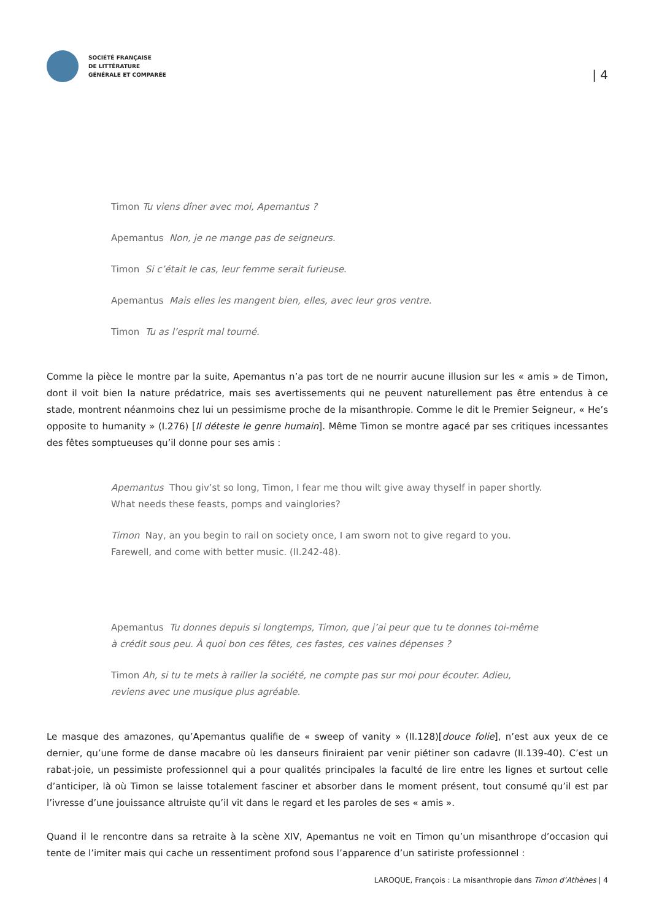SOCIÉTÉ FRANÇAISE
DE LITTÉRATURE
GÉNÉRALE ET COMPARÉE
| 4
Timon Tu viens dîner avec moi, Apemantus ?
Apemantus Non, je ne mange pas de seigneurs.
Timon Si c’était le cas, leur femme serait furieuse.
Apemantus Mais elles les mangent bien, elles, avec leur gros ventre.
Timon Tu as l’esprit mal tourné.
Comme la pièce le montre par la suite, Apemantus n’a pas tort de ne nourrir aucune illusion sur les « amis » de Timon, dont il voit bien la nature prédatrice, mais ses avertissements qui ne peuvent naturellement pas être entendus à ce stade, montrent néanmoins chez lui un pessimisme proche de la misanthropie. Comme le dit le Premier Seigneur, « He’s opposite to humanity » (I.276) [Il déteste le genre humain]. Même Timon se montre agacé par ses critiques incessantes des fêtes somptueuses qu’il donne pour ses amis :
Apemantus Thou giv’st so long, Timon, I fear me thou wilt give away thyself in paper shortly. What needs these feasts, pomps and vainglories?
Timon Nay, an you begin to rail on society once, I am sworn not to give regard to you. Farewell, and come with better music. (II.242-48).
Apemantus Tu donnes depuis si longtemps, Timon, que j’ai peur que tu te donnes toi-même à crédit sous peu. À quoi bon ces fêtes, ces fastes, ces vaines dépenses ?
Timon Ah, si tu te mets à railler la société, ne compte pas sur moi pour écouter. Adieu, reviens avec une musique plus agréable.
Le masque des amazones, qu’Apemantus qualifie de « sweep of vanity » (II.128)[douce folie], n’est aux yeux de ce dernier, qu’une forme de danse macabre où les danseurs finiraient par venir piétiner son cadavre (II.139-40). C’est un rabat-joie, un pessimiste professionnel qui a pour qualités principales la faculté de lire entre les lignes et surtout celle d’anticiper, là où Timon se laisse totalement fasciner et absorber dans le moment présent, tout consumé qu’il est par l’ivresse d’une jouissance altruiste qu’il vit dans le regard et les paroles de ses « amis ».
Quand il le rencontre dans sa retraite à la scène XIV, Apemantus ne voit en Timon qu’un misanthrope d’occasion qui tente de l’imiter mais qui cache un ressentiment profond sous l’apparence d’un satiriste professionnel :
LAROQUE, François : La misanthropie dans Timon d’Athènes | 4